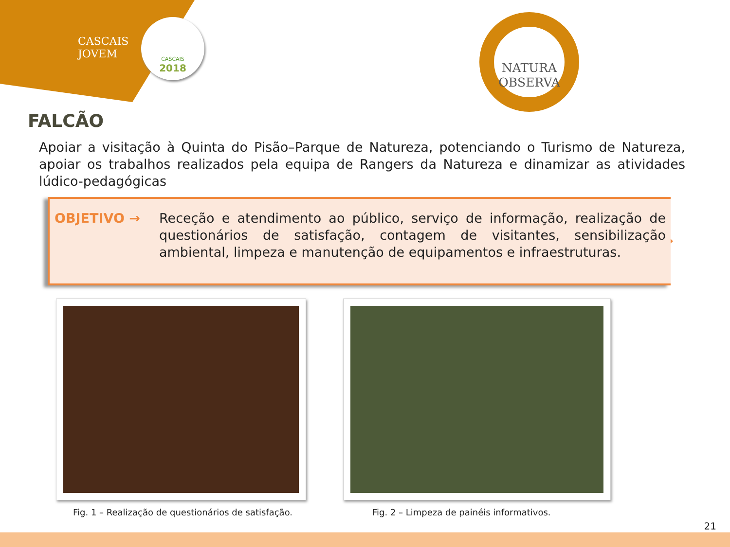CASCAIS
JOVEM
CASCAIS
2018
NATURA
OBSERVA
FALCÃO
Apoiar a visitação à Quinta do Pisão–Parque de Natureza, potenciando o Turismo de Natureza, apoiar os trabalhos realizados pela equipa de Rangers da Natureza e dinamizar as atividades lúdico-pedagógicas
OBJETIVO →
Receção e atendimento ao público, serviço de informação, realização de questionários de satisfação, contagem de visitantes, sensibilização ambiental, limpeza e manutenção de equipamentos e infraestruturas.
Fig. 1 – Realização de questionários de satisfação.
Fig. 2 – Limpeza de painéis informativos.
21